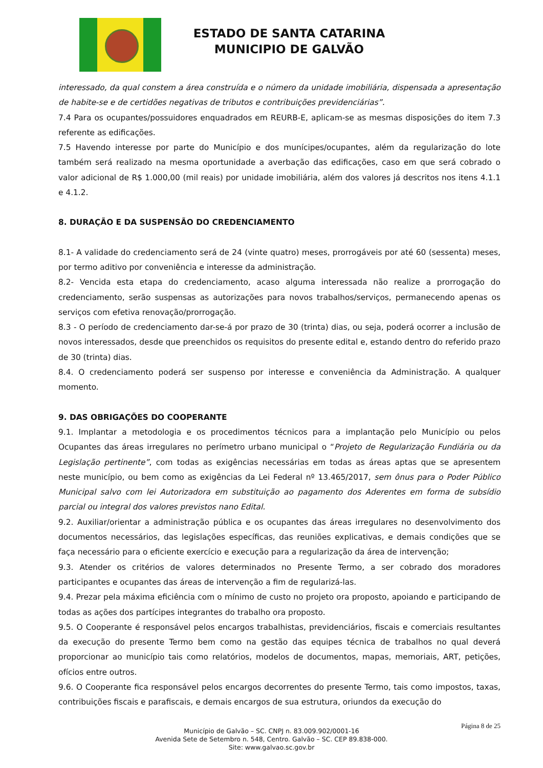ESTADO DE SANTA CATARINA
MUNICIPIO DE GALVÃO
interessado, da qual constem a área construída e o número da unidade imobiliária, dispensada a apresentação de habite-se e de certidões negativas de tributos e contribuições previdenciárias”.
7.4 Para os ocupantes/possuidores enquadrados em REURB-E, aplicam-se as mesmas disposições do item 7.3 referente as edificações.
7.5 Havendo interesse por parte do Município e dos munícipes/ocupantes, além da regularização do lote também será realizado na mesma oportunidade a averbação das edificações, caso em que será cobrado o valor adicional de R$ 1.000,00 (mil reais) por unidade imobiliária, além dos valores já descritos nos itens 4.1.1 e 4.1.2.
8. DURAÇÃO E DA SUSPENSÃO DO CREDENCIAMENTO
8.1- A validade do credenciamento será de 24 (vinte quatro) meses, prorrogáveis por até 60 (sessenta) meses, por termo aditivo por conveniência e interesse da administração.
8.2- Vencida esta etapa do credenciamento, acaso alguma interessada não realize a prorrogação do credenciamento, serão suspensas as autorizações para novos trabalhos/serviços, permanecendo apenas os serviços com efetiva renovação/prorrogação.
8.3 - O período de credenciamento dar-se-á por prazo de 30 (trinta) dias, ou seja, poderá ocorrer a inclusão de novos interessados, desde que preenchidos os requisitos do presente edital e, estando dentro do referido prazo de 30 (trinta) dias.
8.4. O credenciamento poderá ser suspenso por interesse e conveniência da Administração. A qualquer momento.
9. DAS OBRIGAÇÕES DO COOPERANTE
9.1. Implantar a metodologia e os procedimentos técnicos para a implantação pelo Município ou pelos Ocupantes das áreas irregulares no perímetro urbano municipal o “Projeto de Regularização Fundiária ou da Legislação pertinente”, com todas as exigências necessárias em todas as áreas aptas que se apresentem neste município, ou bem como as exigências da Lei Federal nº 13.465/2017, sem ônus para o Poder Público Municipal salvo com lei Autorizadora em substituição ao pagamento dos Aderentes em forma de subsídio parcial ou integral dos valores previstos nano Edital.
9.2. Auxiliar/orientar a administração pública e os ocupantes das áreas irregulares no desenvolvimento dos documentos necessários, das legislações específicas, das reuniões explicativas, e demais condições que se faça necessário para o eficiente exercício e execução para a regularização da área de intervenção;
9.3. Atender os critérios de valores determinados no Presente Termo, a ser cobrado dos moradores participantes e ocupantes das áreas de intervenção a fim de regularizá-las.
9.4. Prezar pela máxima eficiência com o mínimo de custo no projeto ora proposto, apoiando e participando de todas as ações dos partícipes integrantes do trabalho ora proposto.
9.5. O Cooperante é responsável pelos encargos trabalhistas, previdenciários, fiscais e comerciais resultantes da execução do presente Termo bem como na gestão das equipes técnica de trabalhos no qual deverá proporcionar ao município tais como relatórios, modelos de documentos, mapas, memoriais, ART, petições, ofícios entre outros.
9.6. O Cooperante fica responsável pelos encargos decorrentes do presente Termo, tais como impostos, taxas, contribuições fiscais e parafiscais, e demais encargos de sua estrutura, oriundos da execução do
Página 8 de 25
Município de Galvão – SC. CNPJ n. 83.009.902/0001-16
Avenida Sete de Setembro n. 548, Centro. Galvão – SC. CEP 89.838-000.
Site: www.galvao.sc.gov.br